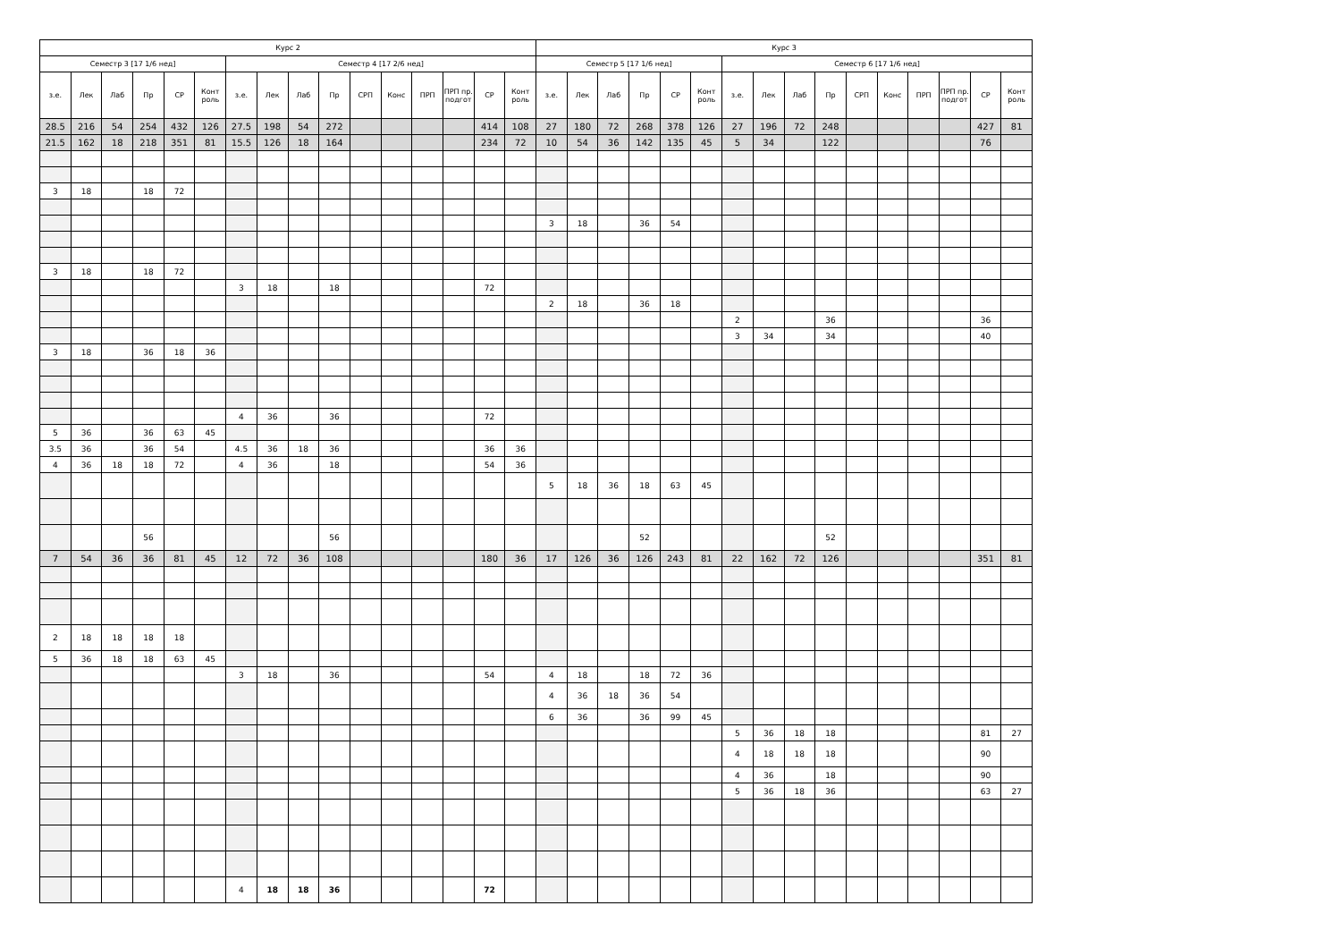| Курс 2 | | | | | | | | | | | | | | | | Курс 3 | | | | | | | | | | | | | | | |
| --- | --- | --- | --- | --- | --- | --- | --- | --- | --- | --- | --- | --- | --- | --- | --- | --- | --- | --- | --- | --- | --- | --- | --- | --- | --- | --- | --- | --- | --- | --- | --- |
| Семестр 3 [17 1/6 нед] | | | | | | Семестр 4 [17 2/6 нед] | | | | | | | | | | Семестр 5 [17 1/6 нед] | | | | | | Семестр 6 [17 1/6 нед] | | | | | | | | | |
| з.е. | Лек | Лаб | Пр | СР | Конт роль | з.е. | Лек | Лаб | Пр | СРП | Конс | ПРП | ПРП пр. подгот | СР | Конт роль | з.е. | Лек | Лаб | Пр | СР | Конт роль | з.е. | Лек | Лаб | Пр | СРП | Конс | ПРП | ПРП пр. подгот | СР | Конт роль |
| 28.5 | 216 | 54 | 254 | 432 | 126 | 27.5 | 198 | 54 | 272 | | | | | 414 | 108 | 27 | 180 | 72 | 268 | 378 | 126 | 27 | 196 | 72 | 248 | | | | | 427 | 81 |
| 21.5 | 162 | 18 | 218 | 351 | 81 | 15.5 | 126 | 18 | 164 | | | | | 234 | 72 | 10 | 54 | 36 | 142 | 135 | 45 | 5 | 34 | | 122 | | | | | 76 | |
| 3 | 18 | | 18 | 72 | | | | | | | | | | | | | | | | | | | | | | | | | | | |
| | | | | | | | | | | | | | | | | 3 | 18 | | 36 | 54 | | | | | | | | | | | |
| 3 | 18 | | 18 | 72 | | | | | | | | | | | | | | | | | | | | | | | | | | | |
| | | | | | | 3 | 18 | | 18 | | | | | 72 | | | | | | | | | | | | | | | | | |
| | | | | | | | | | | | | | | | | 2 | 18 | | 36 | 18 | | | | | | | | | | | |
| | | | | | | | | | | | | | | | | | | | | | | 2 | | | 36 | | | | | 36 | |
| | | | | | | | | | | | | | | | | | | | | | | 3 | 34 | | 34 | | | | | 40 | |
| 3 | 18 | | 36 | 18 | 36 | | | | | | | | | | | | | | | | | | | | | | | | | | |
| | | | | | | 4 | 36 | | 36 | | | | | 72 | | | | | | | | | | | | | | | | | |
| 5 | 36 | | 36 | 63 | 45 | | | | | | | | | | | | | | | | | | | | | | | | | | |
| 3.5 | 36 | | 36 | 54 | | 4.5 | 36 | 18 | 36 | | | | | 36 | 36 | | | | | | | | | | | | | | | | |
| 4 | 36 | 18 | 18 | 72 | | 4 | 36 | | 18 | | | | | 54 | 36 | | | | | | | | | | | | | | | | |
| | | | | | | | | | | | | | | | | 5 | 18 | 36 | 18 | 63 | 45 | | | | | | | | | | |
| | | | 56 | | | | | | 56 | | | | | | | | | | 52 | | | | | | 52 | | | | | | |
| 7 | 54 | 36 | 36 | 81 | 45 | 12 | 72 | 36 | 108 | | | | | 180 | 36 | 17 | 126 | 36 | 126 | 243 | 81 | 22 | 162 | 72 | 126 | | | | | 351 | 81 |
| 2 | 18 | 18 | 18 | 18 | | | | | | | | | | | | | | | | | | | | | | | | | | | |
| 5 | 36 | 18 | 18 | 63 | 45 | | | | | | | | | | | | | | | | | | | | | | | | | | |
| | | | | | | 3 | 18 | | 36 | | | | | 54 | | 4 | 18 | | 18 | 72 | 36 | | | | | | | | | | |
| | | | | | | | | | | | | | | | | 4 | 36 | 18 | 36 | 54 | | | | | | | | | | | |
| | | | | | | | | | | | | | | | | 6 | 36 | | 36 | 99 | 45 | | | | | | | | | | |
| | | | | | | | | | | | | | | | | | | | | | | 5 | 36 | 18 | 18 | | | | | 81 | 27 |
| | | | | | | | | | | | | | | | | | | | | | | 4 | 18 | 18 | 18 | | | | | 90 | |
| | | | | | | | | | | | | | | | | | | | | | | 4 | 36 | | 18 | | | | | 90 | |
| | | | | | | | | | | | | | | | | | | | | | | 5 | 36 | 18 | 36 | | | | | 63 | 27 |
| | | | | | | 4 | 18 | 18 | 36 | | | | | 72 | | | | | | | | | | | | | | | | | |